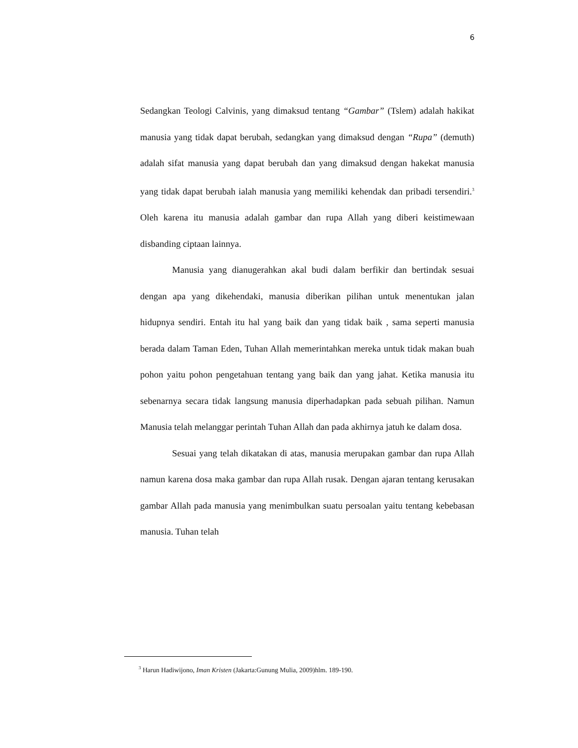6
Sedangkan Teologi Calvinis, yang dimaksud tentang “Gambar” (Tslem) adalah hakikat manusia yang tidak dapat berubah, sedangkan yang dimaksud dengan “Rupa” (demuth) adalah sifat manusia yang dapat berubah dan yang dimaksud dengan hakekat manusia yang tidak dapat berubah ialah manusia yang memiliki kehendak dan pribadi tersendiri.<sup>3</sup> Oleh karena itu manusia adalah gambar dan rupa Allah yang diberi keistimewaan disbanding ciptaan lainnya.
Manusia yang dianugerahkan akal budi dalam berfikir dan bertindak sesuai dengan apa yang dikehendaki, manusia diberikan pilihan untuk menentukan jalan hidupnya sendiri. Entah itu hal yang baik dan yang tidak baik , sama seperti manusia berada dalam Taman Eden, Tuhan Allah memerintahkan mereka untuk tidak makan buah pohon yaitu pohon pengetahuan tentang yang baik dan yang jahat. Ketika manusia itu sebenarnya secara tidak langsung manusia diperhadapkan pada sebuah pilihan. Namun Manusia telah melanggar perintah Tuhan Allah dan pada akhirnya jatuh ke dalam dosa.
Sesuai yang telah dikatakan di atas, manusia merupakan gambar dan rupa Allah namun karena dosa maka gambar dan rupa Allah rusak. Dengan ajaran tentang kerusakan gambar Allah pada manusia yang menimbulkan suatu persoalan yaitu tentang kebebasan manusia. Tuhan telah
<sup>3</sup> Harun Hadiwijono, Iman Kristen (Jakarta:Gunung Mulia, 2009)hlm. 189-190.